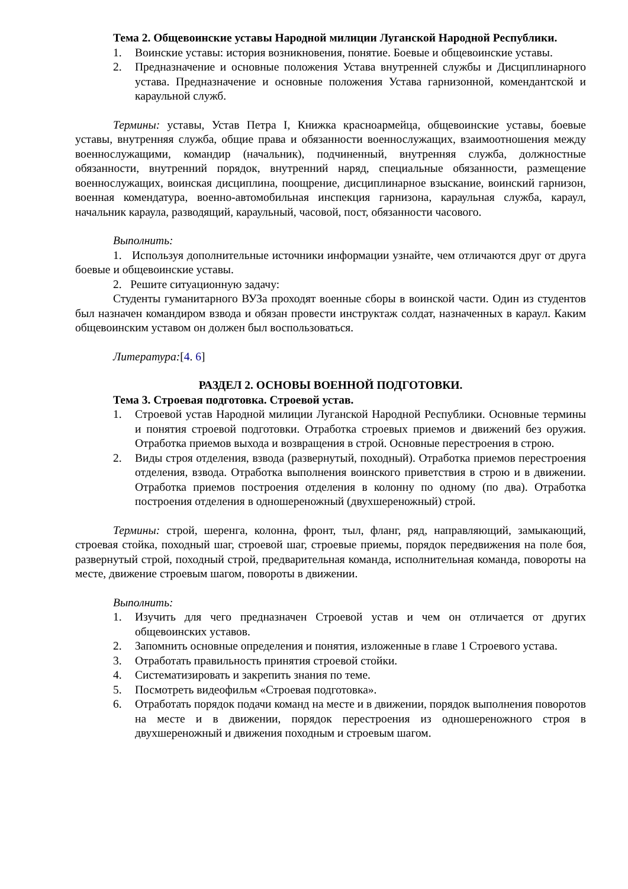Тема 2. Общевоинские уставы Народной милиции Луганской Народной Республики.
1. Воинские уставы: история возникновения, понятие. Боевые и общевоинские уставы.
2. Предназначение и основные положения Устава внутренней службы и Дисциплинарного устава. Предназначение и основные положения Устава гарнизонной, комендантской и караульной служб.
Термины: уставы, Устав Петра I, Книжка красноармейца, общевоинские уставы, боевые уставы, внутренняя служба, общие права и обязанности военнослужащих, взаимоотношения между военнослужащими, командир (начальник), подчиненный, внутренняя служба, должностные обязанности, внутренний порядок, внутренний наряд, специальные обязанности, размещение военнослужащих, воинская дисциплина, поощрение, дисциплинарное взыскание, воинский гарнизон, военная комендатура, военно-автомобильная инспекция гарнизона, караульная служба, караул, начальник караула, разводящий, караульный, часовой, пост, обязанности часового.
Выполнить:
1. Используя дополнительные источники информации узнайте, чем отличаются друг от друга боевые и общевоинские уставы.
2. Решите ситуационную задачу:
Студенты гуманитарного ВУЗа проходят военные сборы в воинской части. Один из студентов был назначен командиром взвода и обязан провести инструктаж солдат, назначенных в караул. Каким общевоинским уставом он должен был воспользоваться.
Литература:[4. 6]
РАЗДЕЛ 2. ОСНОВЫ ВОЕННОЙ ПОДГОТОВКИ.
Тема 3. Строевая подготовка. Строевой устав.
1. Строевой устав Народной милиции Луганской Народной Республики. Основные термины и понятия строевой подготовки. Отработка строевых приемов и движений без оружия. Отработка приемов выхода и возвращения в строй. Основные перестроения в строю.
2. Виды строя отделения, взвода (развернутый, походный). Отработка приемов перестроения отделения, взвода. Отработка выполнения воинского приветствия в строю и в движении. Отработка приемов построения отделения в колонну по одному (по два). Отработка построения отделения в одношереножный (двухшереножный) строй.
Термины: строй, шеренга, колонна, фронт, тыл, фланг, ряд, направляющий, замыкающий, строевая стойка, походный шаг, строевой шаг, строевые приемы, порядок передвижения на поле боя, развернутый строй, походный строй, предварительная команда, исполнительная команда, повороты на месте, движение строевым шагом, повороты в движении.
Выполнить:
1. Изучить для чего предназначен Строевой устав и чем он отличается от других общевоинских уставов.
2. Запомнить основные определения и понятия, изложенные в главе 1 Строевого устава.
3. Отработать правильность принятия строевой стойки.
4. Систематизировать и закрепить знания по теме.
5. Посмотреть видеофильм «Строевая подготовка».
6. Отработать порядок подачи команд на месте и в движении, порядок выполнения поворотов на месте и в движении, порядок перестроения из одношереножного строя в двухшереножный и движения походным и строевым шагом.